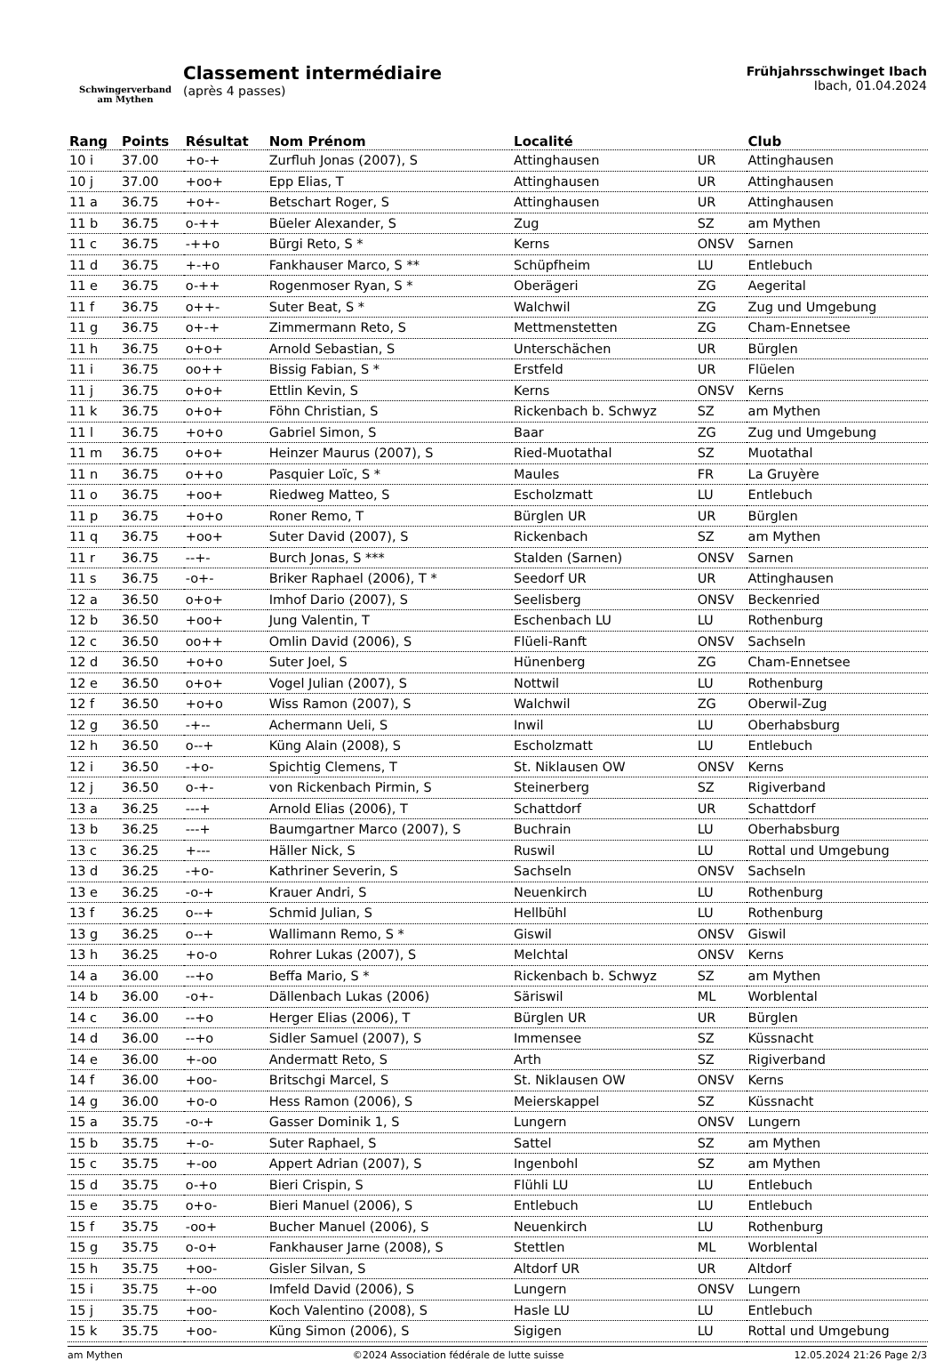Schwingerverband
am Mythen
Classement intermédiaire
(après 4 passes)
Frühjahrsschwinget Ibach
Ibach, 01.04.2024
| Rang | Points | Résultat | Nom Prénom | Localité | | Club |
| --- | --- | --- | --- | --- | --- | --- |
| 10 i | 37.00 | +o-+ | Zurfluh Jonas (2007), S | Attinghausen | UR | Attinghausen |
| 10 j | 37.00 | +oo+ | Epp Elias, T | Attinghausen | UR | Attinghausen |
| 11 a | 36.75 | +o+- | Betschart Roger, S | Attinghausen | UR | Attinghausen |
| 11 b | 36.75 | o-++ | Büeler Alexander, S | Zug | SZ | am Mythen |
| 11 c | 36.75 | -++o | Bürgi Reto, S * | Kerns | ONSV | Sarnen |
| 11 d | 36.75 | +-+o | Fankhauser Marco, S ** | Schüpfheim | LU | Entlebuch |
| 11 e | 36.75 | o-++ | Rogenmoser Ryan, S * | Oberägeri | ZG | Aegerital |
| 11 f | 36.75 | o++- | Suter Beat, S * | Walchwil | ZG | Zug und Umgebung |
| 11 g | 36.75 | o+-+ | Zimmermann Reto, S | Mettmenstetten | ZG | Cham-Ennetsee |
| 11 h | 36.75 | o+o+ | Arnold Sebastian, S | Unterschächen | UR | Bürglen |
| 11 i | 36.75 | oo++ | Bissig Fabian, S * | Erstfeld | UR | Flüelen |
| 11 j | 36.75 | o+o+ | Ettlin Kevin, S | Kerns | ONSV | Kerns |
| 11 k | 36.75 | o+o+ | Föhn Christian, S | Rickenbach b. Schwyz | SZ | am Mythen |
| 11 l | 36.75 | +o+o | Gabriel Simon, S | Baar | ZG | Zug und Umgebung |
| 11 m | 36.75 | o+o+ | Heinzer Maurus (2007), S | Ried-Muotathal | SZ | Muotathal |
| 11 n | 36.75 | o++o | Pasquier Loïc, S * | Maules | FR | La Gruyère |
| 11 o | 36.75 | +oo+ | Riedweg Matteo, S | Escholzmatt | LU | Entlebuch |
| 11 p | 36.75 | +o+o | Roner Remo, T | Bürglen UR | UR | Bürglen |
| 11 q | 36.75 | +oo+ | Suter David (2007), S | Rickenbach | SZ | am Mythen |
| 11 r | 36.75 | --+- | Burch Jonas, S *** | Stalden (Sarnen) | ONSV | Sarnen |
| 11 s | 36.75 | -o+- | Briker Raphael (2006), T * | Seedorf UR | UR | Attinghausen |
| 12 a | 36.50 | o+o+ | Imhof Dario (2007), S | Seelisberg | ONSV | Beckenried |
| 12 b | 36.50 | +oo+ | Jung Valentin, T | Eschenbach LU | LU | Rothenburg |
| 12 c | 36.50 | oo++ | Omlin David (2006), S | Flüeli-Ranft | ONSV | Sachseln |
| 12 d | 36.50 | +o+o | Suter Joel, S | Hünenberg | ZG | Cham-Ennetsee |
| 12 e | 36.50 | o+o+ | Vogel Julian (2007), S | Nottwil | LU | Rothenburg |
| 12 f | 36.50 | +o+o | Wiss Ramon (2007), S | Walchwil | ZG | Oberwil-Zug |
| 12 g | 36.50 | -+-- | Achermann Ueli, S | Inwil | LU | Oberhabsburg |
| 12 h | 36.50 | o--+ | Küng Alain (2008), S | Escholzmatt | LU | Entlebuch |
| 12 i | 36.50 | -+o- | Spichtig Clemens, T | St. Niklausen OW | ONSV | Kerns |
| 12 j | 36.50 | o-+- | von Rickenbach Pirmin, S | Steinerberg | SZ | Rigiverband |
| 13 a | 36.25 | ---+ | Arnold Elias (2006), T | Schattdorf | UR | Schattdorf |
| 13 b | 36.25 | ---+ | Baumgartner Marco (2007), S | Buchrain | LU | Oberhabsburg |
| 13 c | 36.25 | +--- | Häller Nick, S | Ruswil | LU | Rottal und Umgebung |
| 13 d | 36.25 | -+o- | Kathriner Severin, S | Sachseln | ONSV | Sachseln |
| 13 e | 36.25 | -o-+ | Krauer Andri, S | Neuenkirch | LU | Rothenburg |
| 13 f | 36.25 | o--+ | Schmid Julian, S | Hellbühl | LU | Rothenburg |
| 13 g | 36.25 | o--+ | Wallimann Remo, S * | Giswil | ONSV | Giswil |
| 13 h | 36.25 | +o-o | Rohrer Lukas (2007), S | Melchtal | ONSV | Kerns |
| 14 a | 36.00 | --+o | Beffa Mario, S * | Rickenbach b. Schwyz | SZ | am Mythen |
| 14 b | 36.00 | -o+- | Dällenbach Lukas (2006) | Säriswil | ML | Worblental |
| 14 c | 36.00 | --+o | Herger Elias (2006), T | Bürglen UR | UR | Bürglen |
| 14 d | 36.00 | --+o | Sidler Samuel (2007), S | Immensee | SZ | Küssnacht |
| 14 e | 36.00 | +-oo | Andermatt Reto, S | Arth | SZ | Rigiverband |
| 14 f | 36.00 | +oo- | Britschgi Marcel, S | St. Niklausen OW | ONSV | Kerns |
| 14 g | 36.00 | +o-o | Hess Ramon (2006), S | Meierskappel | SZ | Küssnacht |
| 15 a | 35.75 | -o-+ | Gasser Dominik 1, S | Lungern | ONSV | Lungern |
| 15 b | 35.75 | +-o- | Suter Raphael, S | Sattel | SZ | am Mythen |
| 15 c | 35.75 | +-oo | Appert Adrian (2007), S | Ingenbohl | SZ | am Mythen |
| 15 d | 35.75 | o-+o | Bieri Crispin, S | Flühli LU | LU | Entlebuch |
| 15 e | 35.75 | o+o- | Bieri Manuel (2006), S | Entlebuch | LU | Entlebuch |
| 15 f | 35.75 | -oo+ | Bucher Manuel (2006), S | Neuenkirch | LU | Rothenburg |
| 15 g | 35.75 | o-o+ | Fankhauser Jarne (2008), S | Stettlen | ML | Worblental |
| 15 h | 35.75 | +oo- | Gisler Silvan, S | Altdorf UR | UR | Altdorf |
| 15 i | 35.75 | +-oo | Imfeld David (2006), S | Lungern | ONSV | Lungern |
| 15 j | 35.75 | +oo- | Koch Valentino (2008), S | Hasle LU | LU | Entlebuch |
| 15 k | 35.75 | +oo- | Küng Simon (2006), S | Sigigen | LU | Rottal und Umgebung |
am Mythen ©2024 Association fédérale de lutte suisse 12.05.2024 21:26 Page 2/3